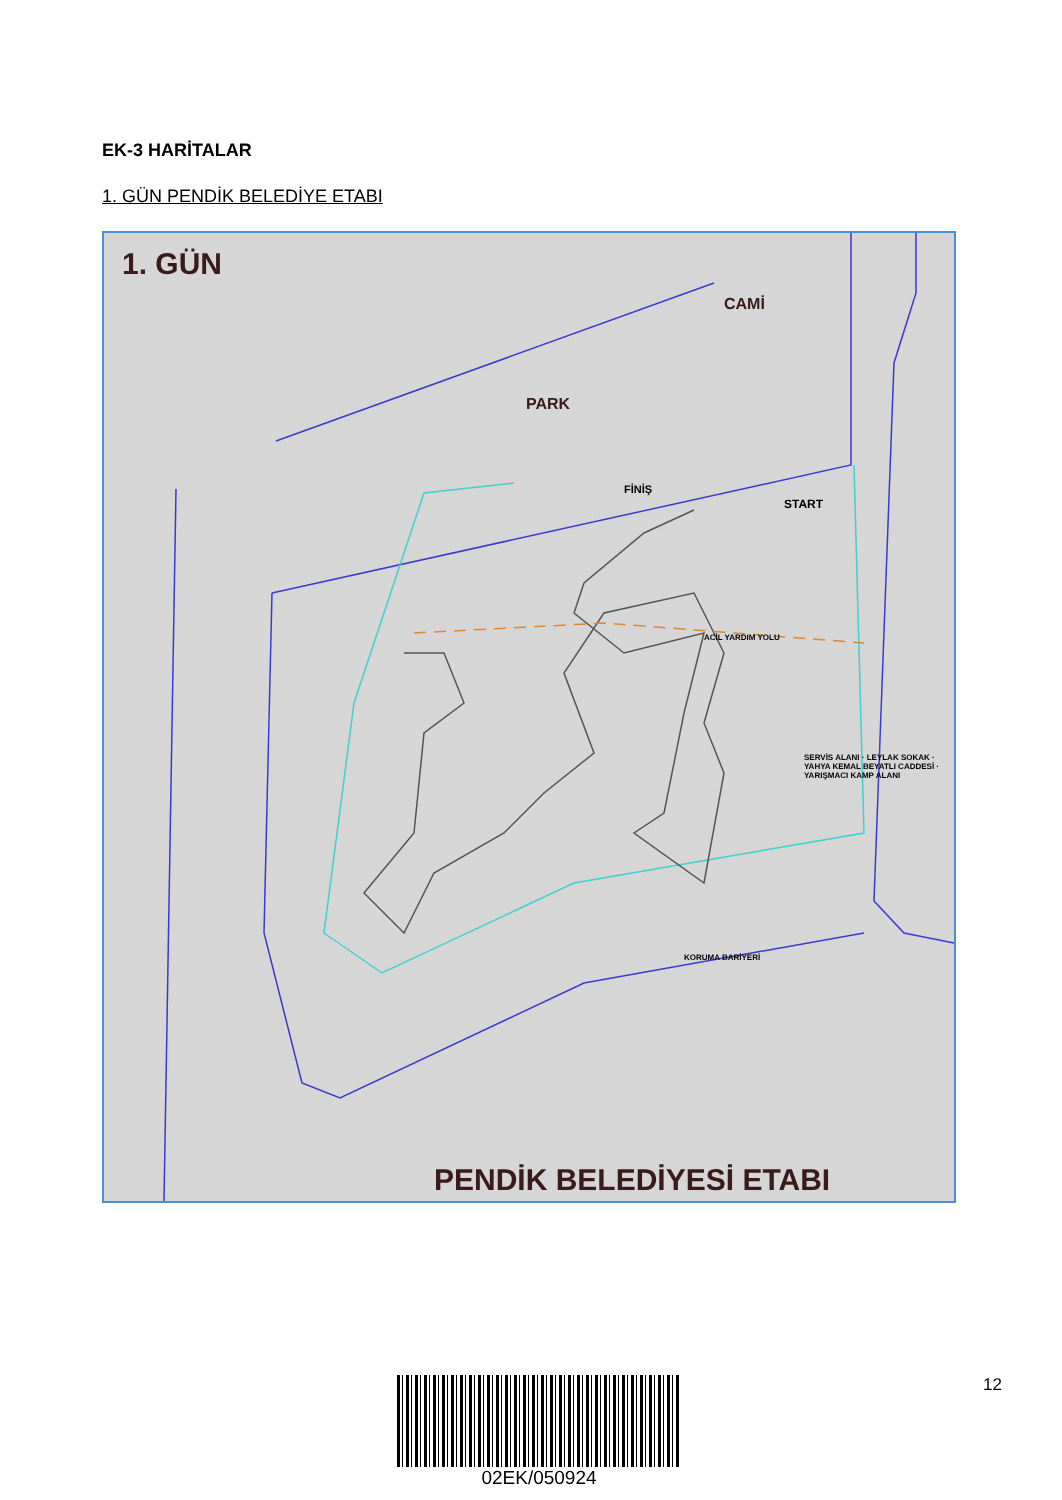EK-3 HARİTALAR
1. GÜN PENDİK BELEDİYE ETABI
1. GÜN
CAMİ
PARK
START
FİNİŞ
ACİL YARDIM YOLU
KORUMA BARİYERİ
SERVİS ALANI · LEYLAK SOKAK · YAHYA KEMAL BEYATLI CADDESİ · YARIŞMACI KAMP ALANI
PENDİK BELEDİYESİ ETABI
02EK/050924 12